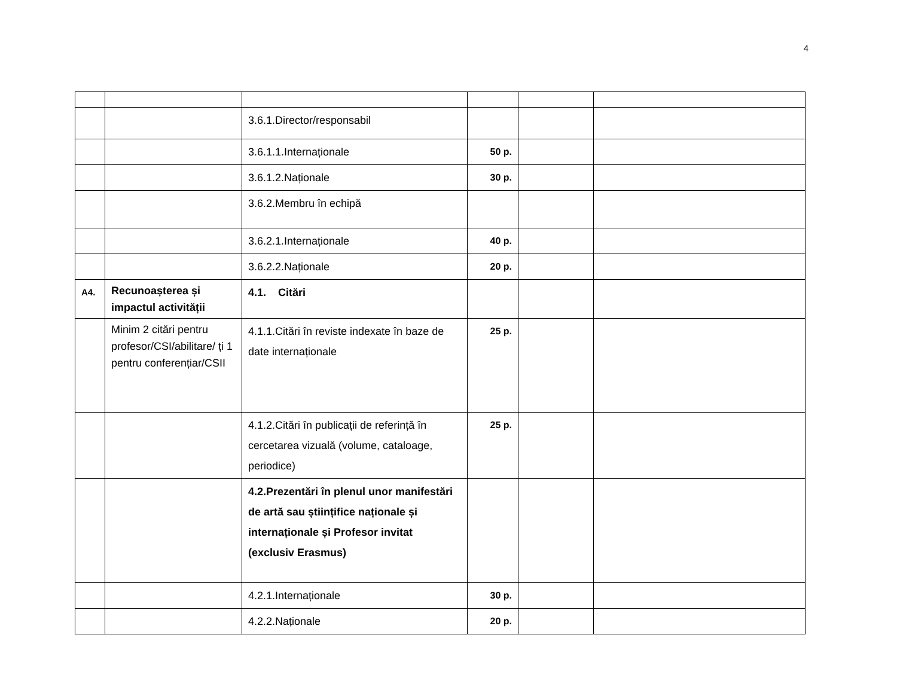4
| | | 3.6.1.Director/responsabil | | | |
| | | 3.6.1.1.Internaționale | 50 p. | | |
| | | 3.6.1.2.Naționale | 30 p. | | |
| | | 3.6.2.Membru în echipă | | | |
| | | 3.6.2.1.Internaționale | 40 p. | | |
| | | 3.6.2.2.Naționale | 20 p. | | |
| A4. | Recunoașterea și impactul activității | 4.1. Citări | | | |
| | Minim 2 citări pentru profesor/CSI/abilitare/ ți 1 pentru conferențiar/CSII | 4.1.1.Citări în reviste indexate în baze de date internaționale | 25 p. | | |
| | | 4.1.2.Citări în publicații de referință în cercetarea vizuală (volume, cataloage, periodice) | 25 p. | | |
| | | 4.2.Prezentări în plenul unor manifestări de artă sau științifice naționale și internaționale și Profesor invitat (exclusiv Erasmus) | | | |
| | | 4.2.1.Internaționale | 30 p. | | |
| | | 4.2.2.Naționale | 20 p. | | |